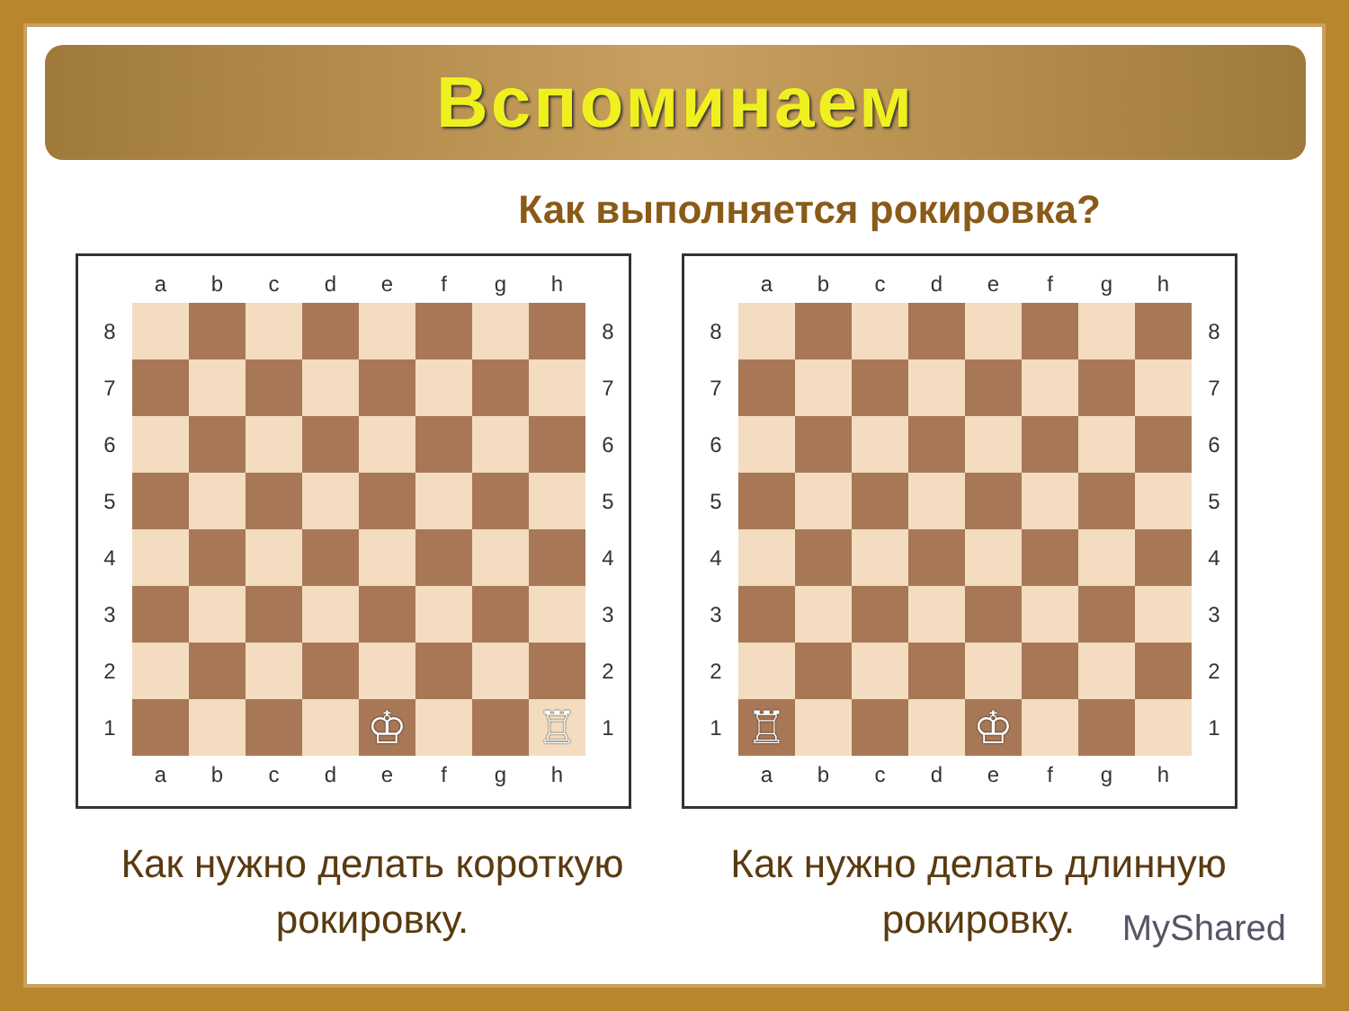Вспоминаем
Как выполняется рокировка?
a
b
c
d
e
f
g
h
8
8
7
7
6
6
5
5
4
4
3
3
2
2
1
♔
♖
1
a
b
c
d
e
f
g
h
Как нужно делать короткую рокировку.
a
b
c
d
e
f
g
h
8
8
7
7
6
6
5
5
4
4
3
3
2
2
1
♖
♔
1
a
b
c
d
e
f
g
h
Как нужно делать длинную рокировку.
MyShared